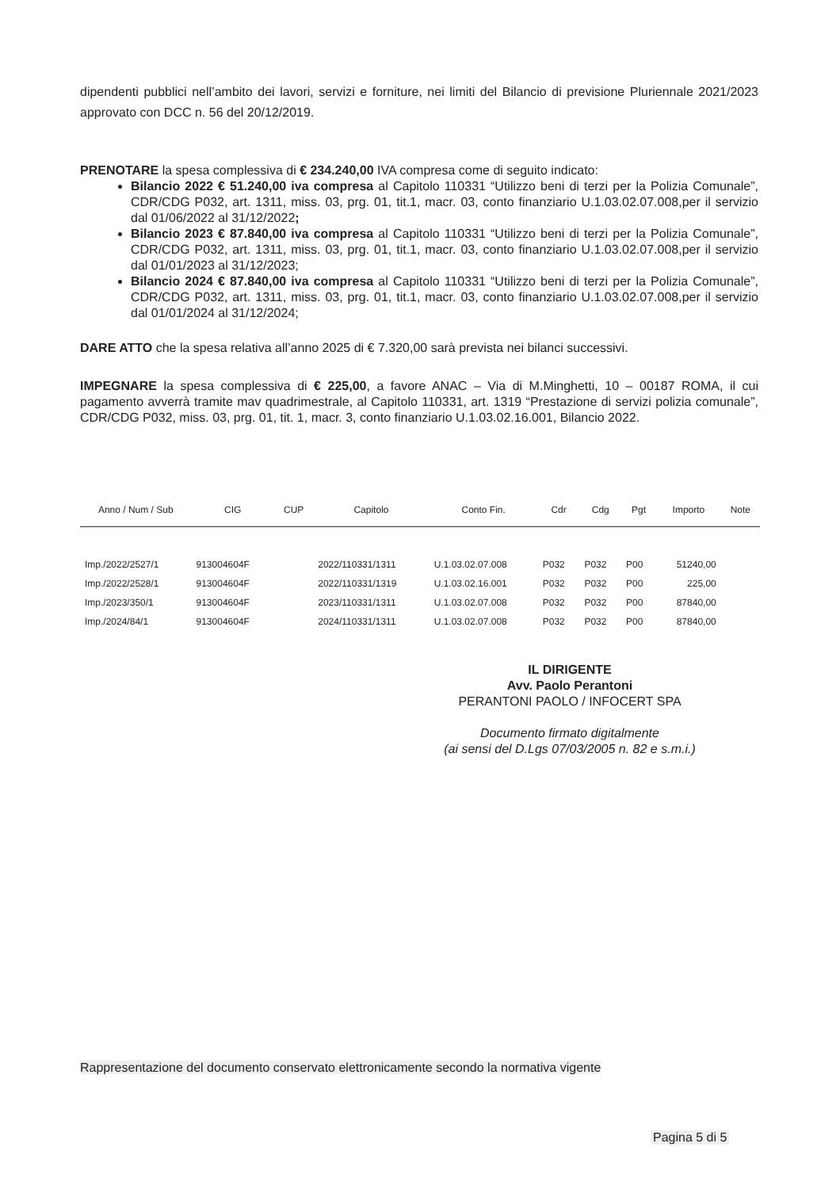dipendenti pubblici nell’ambito dei lavori, servizi e forniture, nei limiti del Bilancio di previsione Pluriennale 2021/2023 approvato con DCC n. 56 del 20/12/2019.
PRENOTARE la spesa complessiva di € 234.240,00 IVA compresa come di seguito indicato:
Bilancio 2022 € 51.240,00 iva compresa al Capitolo 110331 “Utilizzo beni di terzi per la Polizia Comunale”, CDR/CDG P032, art. 1311, miss. 03, prg. 01, tit.1, macr. 03, conto finanziario U.1.03.02.07.008,per il servizio dal 01/06/2022 al 31/12/2022;
Bilancio 2023 € 87.840,00 iva compresa al Capitolo 110331 “Utilizzo beni di terzi per la Polizia Comunale”, CDR/CDG P032, art. 1311, miss. 03, prg. 01, tit.1, macr. 03, conto finanziario U.1.03.02.07.008,per il servizio dal 01/01/2023 al 31/12/2023;
Bilancio 2024 € 87.840,00 iva compresa al Capitolo 110331 “Utilizzo beni di terzi per la Polizia Comunale”, CDR/CDG P032, art. 1311, miss. 03, prg. 01, tit.1, macr. 03, conto finanziario U.1.03.02.07.008,per il servizio dal 01/01/2024 al 31/12/2024;
DARE ATTO che la spesa relativa all’anno 2025 di € 7.320,00 sarà prevista nei bilanci successivi.
IMPEGNARE la spesa complessiva di € 225,00, a favore ANAC – Via di M.Minghetti, 10 – 00187 ROMA, il cui pagamento avverrà tramite mav quadrimestrale, al Capitolo 110331, art. 1319 “Prestazione di servizi polizia comunale”, CDR/CDG P032, miss. 03, prg. 01, tit. 1, macr. 3, conto finanziario U.1.03.02.16.001, Bilancio 2022.
| Anno / Num / Sub | CIG | CUP | Capitolo | Conto Fin. | Cdr | Cdg | Pgt | Importo | Note |
| --- | --- | --- | --- | --- | --- | --- | --- | --- | --- |
| Imp./2022/2527/1 | 913004604F | | 2022/110331/1311 | U.1.03.02.07.008 | P032 | P032 | P00 | 51240,00 | |
| Imp./2022/2528/1 | 913004604F | | 2022/110331/1319 | U.1.03.02.16.001 | P032 | P032 | P00 | 225,00 | |
| Imp./2023/350/1 | 913004604F | | 2023/110331/1311 | U.1.03.02.07.008 | P032 | P032 | P00 | 87840,00 | |
| Imp./2024/84/1 | 913004604F | | 2024/110331/1311 | U.1.03.02.07.008 | P032 | P032 | P00 | 87840,00 | |
IL DIRIGENTE
Avv. Paolo Perantoni
PERANTONI PAOLO / INFOCERT SPA
Documento firmato digitalmente
(ai sensi del D.Lgs 07/03/2005 n. 82 e s.m.i.)
Rappresentazione del documento conservato elettronicamente secondo la normativa vigente
Pagina 5 di 5